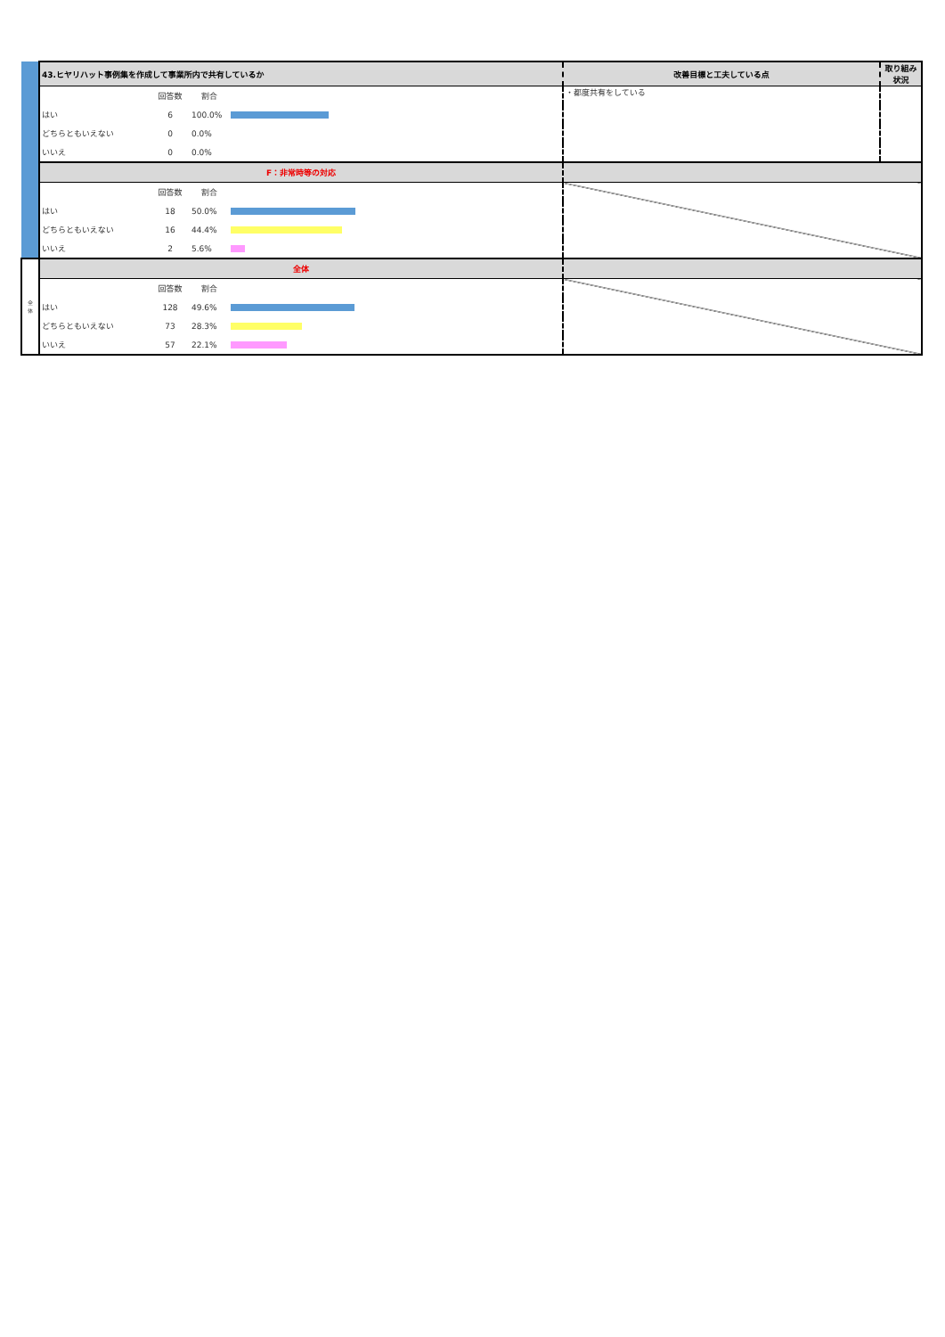| | 43.ヒヤリハット事例集を作成して事業所内で共有しているか | | | | 改善目標と工夫している点 | 取り組み状況 |
| | | 回答数 | 割合 | | ・都度共有をしている | |
| | はい | 6 | 100.0% | | | |
| | どちらともいえない | 0 | 0.0% | | | |
| | いいえ | 0 | 0.0% | | | |
| | F：非常時等の対応 | | | | | |
| | | 回答数 | 割合 | | | |
| | はい | 18 | 50.0% | | | |
| | どちらともいえない | 16 | 44.4% | | | |
| | いいえ | 2 | 5.6% | | | |
| 全 体 | 全体 | | | | | |
| | | 回答数 | 割合 | | | |
| | はい | 128 | 49.6% | | | |
| | どちらともいえない | 73 | 28.3% | | | |
| | いいえ | 57 | 22.1% | | | |